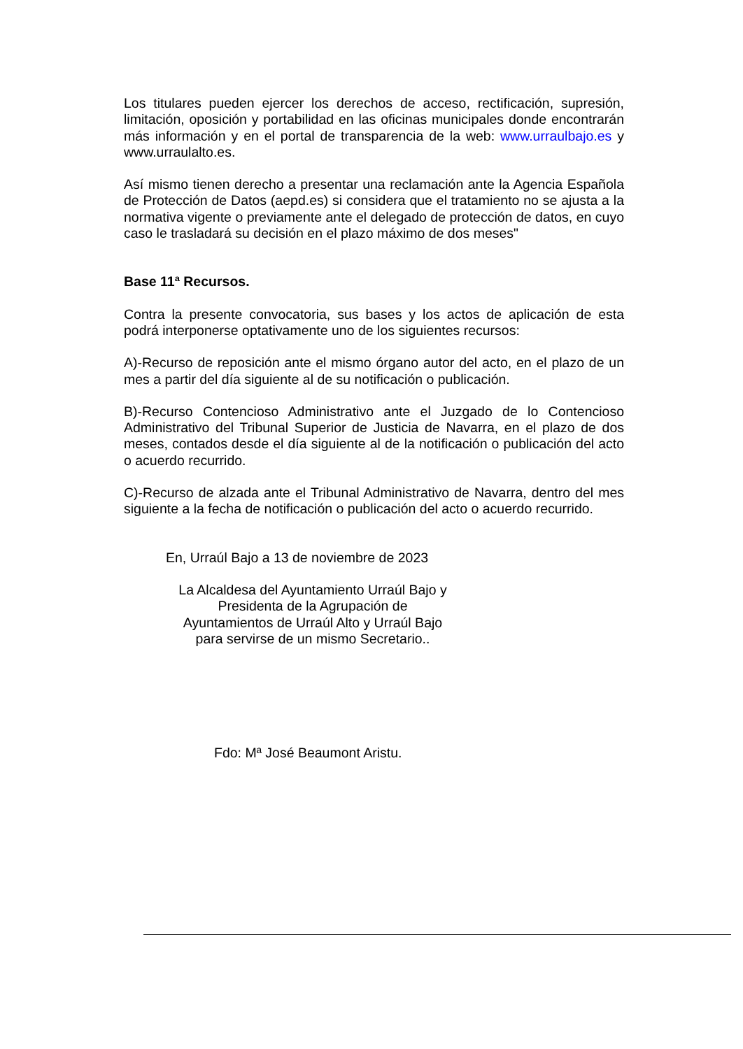Los titulares pueden ejercer los derechos de acceso, rectificación, supresión, limitación, oposición y portabilidad en las oficinas municipales donde encontrarán más información y en el portal de transparencia de la web: www.urraulbajo.es y www.urraulalto.es.
Así mismo tienen derecho a presentar una reclamación ante la Agencia Española de Protección de Datos (aepd.es) si considera que el tratamiento no se ajusta a la normativa vigente o previamente ante el delegado de protección de datos, en cuyo caso le trasladará su decisión en el plazo máximo de dos meses"
Base 11ª Recursos.
Contra la presente convocatoria, sus bases y los actos de aplicación de esta podrá interponerse optativamente uno de los siguientes recursos:
A)-Recurso de reposición ante el mismo órgano autor del acto, en el plazo de un mes a partir del día siguiente al de su notificación o publicación.
B)-Recurso Contencioso Administrativo ante el Juzgado de lo Contencioso Administrativo del Tribunal Superior de Justicia de Navarra, en el plazo de dos meses, contados desde el día siguiente al de la notificación o publicación del acto o acuerdo recurrido.
C)-Recurso de alzada ante el Tribunal Administrativo de Navarra, dentro del mes siguiente a la fecha de notificación o publicación del acto o acuerdo recurrido.
En, Urraúl Bajo a 13 de noviembre de 2023
La Alcaldesa del Ayuntamiento Urraúl Bajo y
Presidenta de la Agrupación de
Ayuntamientos de Urraúl Alto y Urraúl Bajo
para servirse de un mismo Secretario..
Fdo: Mª José Beaumont Aristu.